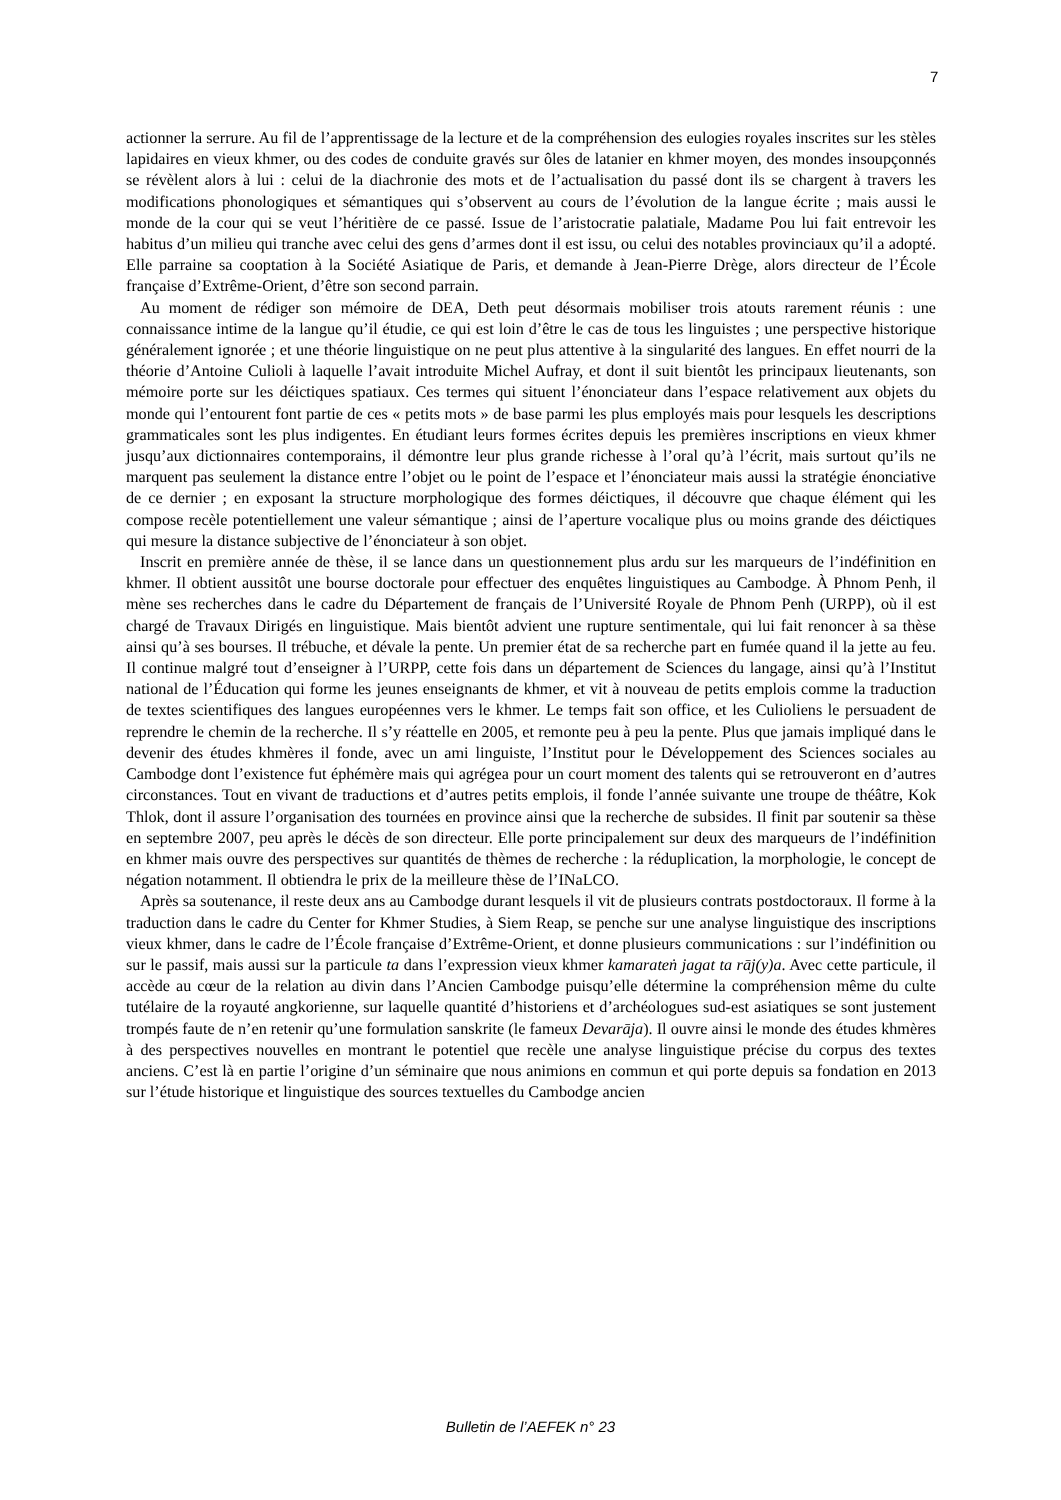7
actionner la serrure. Au fil de l’apprentissage de la lecture et de la compréhension des eulogies royales inscrites sur les stèles lapidaires en vieux khmer, ou des codes de conduite gravés sur ôles de latanier en khmer moyen, des mondes insoupçonnés se révèlent alors à lui : celui de la diachronie des mots et de l’actualisation du passé dont ils se chargent à travers les modifications phonologiques et sémantiques qui s’observent au cours de l’évolution de la langue écrite ; mais aussi le monde de la cour qui se veut l’héritière de ce passé. Issue de l’aristocratie palatiale, Madame Pou lui fait entrevoir les habitus d’un milieu qui tranche avec celui des gens d’armes dont il est issu, ou celui des notables provinciaux qu’il a adopté. Elle parraine sa cooptation à la Société Asiatique de Paris, et demande à Jean-Pierre Drège, alors directeur de l’École française d’Extrême-Orient, d’être son second parrain.
Au moment de rédiger son mémoire de DEA, Deth peut désormais mobiliser trois atouts rarement réunis : une connaissance intime de la langue qu’il étudie, ce qui est loin d’être le cas de tous les linguistes ; une perspective historique généralement ignorée ; et une théorie linguistique on ne peut plus attentive à la singularité des langues. En effet nourri de la théorie d’Antoine Culioli à laquelle l’avait introduite Michel Aufray, et dont il suit bientôt les principaux lieutenants, son mémoire porte sur les déictiques spatiaux. Ces termes qui situent l’énonciateur dans l’espace relativement aux objets du monde qui l’entourent font partie de ces « petits mots » de base parmi les plus employés mais pour lesquels les descriptions grammaticales sont les plus indigentes. En étudiant leurs formes écrites depuis les premières inscriptions en vieux khmer jusqu’aux dictionnaires contemporains, il démontre leur plus grande richesse à l’oral qu’à l’écrit, mais surtout qu’ils ne marquent pas seulement la distance entre l’objet ou le point de l’espace et l’énonciateur mais aussi la stratégie énonciative de ce dernier ; en exposant la structure morphologique des formes déictiques, il découvre que chaque élément qui les compose recèle potentiellement une valeur sémantique ; ainsi de l’aperture vocalique plus ou moins grande des déictiques qui mesure la distance subjective de l’énonciateur à son objet.
Inscrit en première année de thèse, il se lance dans un questionnement plus ardu sur les marqueurs de l’indéfinition en khmer. Il obtient aussitôt une bourse doctorale pour effectuer des enquêtes linguistiques au Cambodge. À Phnom Penh, il mène ses recherches dans le cadre du Département de français de l’Université Royale de Phnom Penh (URPP), où il est chargé de Travaux Dirigés en linguistique. Mais bientôt advient une rupture sentimentale, qui lui fait renoncer à sa thèse ainsi qu’à ses bourses. Il trébuche, et dévale la pente. Un premier état de sa recherche part en fumée quand il la jette au feu. Il continue malgré tout d’enseigner à l’URPP, cette fois dans un département de Sciences du langage, ainsi qu’à l’Institut national de l’Éducation qui forme les jeunes enseignants de khmer, et vit à nouveau de petits emplois comme la traduction de textes scientifiques des langues européennes vers le khmer. Le temps fait son office, et les Culioliens le persuadent de reprendre le chemin de la recherche. Il s’y réattelle en 2005, et remonte peu à peu la pente. Plus que jamais impliqué dans le devenir des études khmères il fonde, avec un ami linguiste, l’Institut pour le Développement des Sciences sociales au Cambodge dont l’existence fut éphémère mais qui agrégea pour un court moment des talents qui se retrouveront en d’autres circonstances. Tout en vivant de traductions et d’autres petits emplois, il fonde l’année suivante une troupe de théâtre, Kok Thlok, dont il assure l’organisation des tournées en province ainsi que la recherche de subsides. Il finit par soutenir sa thèse en septembre 2007, peu après le décès de son directeur. Elle porte principalement sur deux des marqueurs de l’indéfinition en khmer mais ouvre des perspectives sur quantités de thèmes de recherche : la réduplication, la morphologie, le concept de négation notamment. Il obtiendra le prix de la meilleure thèse de l’INaLCO.
Après sa soutenance, il reste deux ans au Cambodge durant lesquels il vit de plusieurs contrats postdoctoraux. Il forme à la traduction dans le cadre du Center for Khmer Studies, à Siem Reap, se penche sur une analyse linguistique des inscriptions vieux khmer, dans le cadre de l’École française d’Extrême-Orient, et donne plusieurs communications : sur l’indéfinition ou sur le passif, mais aussi sur la particule ta dans l’expression vieux khmer kamarateṅ jagat ta rāj(y)a. Avec cette particule, il accède au cœur de la relation au divin dans l’Ancien Cambodge puisqu’elle détermine la compréhension même du culte tutélaire de la royauté angkorienne, sur laquelle quantité d’historiens et d’archéologues sud-est asiatiques se sont justement trompés faute de n’en retenir qu’une formulation sanskrite (le fameux Devarāja). Il ouvre ainsi le monde des études khmères à des perspectives nouvelles en montrant le potentiel que recèle une analyse linguistique précise du corpus des textes anciens. C’est là en partie l’origine d’un séminaire que nous animions en commun et qui porte depuis sa fondation en 2013 sur l’étude historique et linguistique des sources textuelles du Cambodge ancien
Bulletin de l’AEFEK n° 23